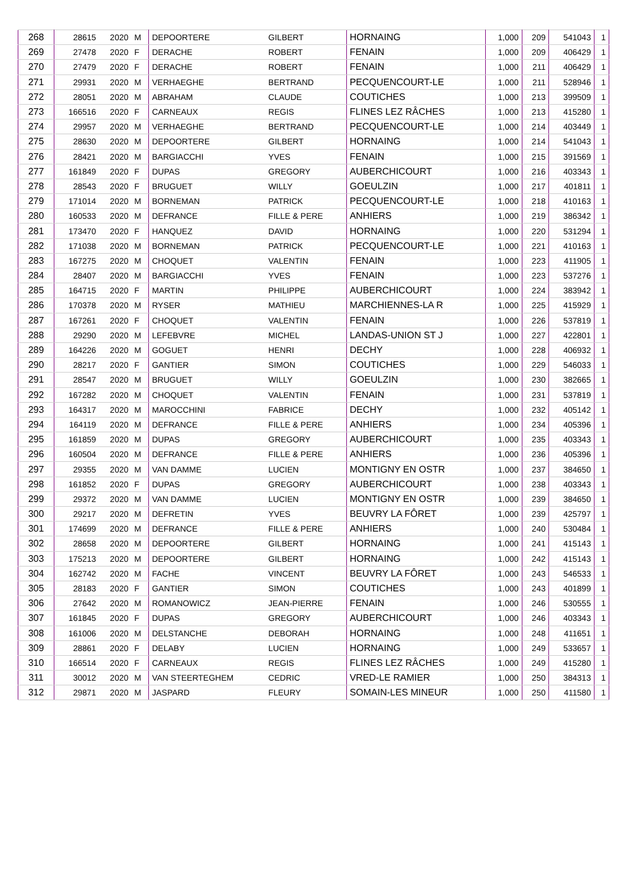| 268 | 28615 | 2020 | M | DEPOORTERE | GILBERT | HORNAING | 1,000 | 209 | 541043 | 1 |
| 269 | 27478 | 2020 | F | DERACHE | ROBERT | FENAIN | 1,000 | 209 | 406429 | 1 |
| 270 | 27479 | 2020 | F | DERACHE | ROBERT | FENAIN | 1,000 | 211 | 406429 | 1 |
| 271 | 29931 | 2020 | M | VERHAEGHE | BERTRAND | PECQUENCOURT-LE | 1,000 | 211 | 528946 | 1 |
| 272 | 28051 | 2020 | M | ABRAHAM | CLAUDE | COUTICHES | 1,000 | 213 | 399509 | 1 |
| 273 | 166516 | 2020 | F | CARNEAUX | REGIS | FLINES LEZ RÂCHES | 1,000 | 213 | 415280 | 1 |
| 274 | 29957 | 2020 | M | VERHAEGHE | BERTRAND | PECQUENCOURT-LE | 1,000 | 214 | 403449 | 1 |
| 275 | 28630 | 2020 | M | DEPOORTERE | GILBERT | HORNAING | 1,000 | 214 | 541043 | 1 |
| 276 | 28421 | 2020 | M | BARGIACCHI | YVES | FENAIN | 1,000 | 215 | 391569 | 1 |
| 277 | 161849 | 2020 | F | DUPAS | GREGORY | AUBERCHICOURT | 1,000 | 216 | 403343 | 1 |
| 278 | 28543 | 2020 | F | BRUGUET | WILLY | GOEULZIN | 1,000 | 217 | 401811 | 1 |
| 279 | 171014 | 2020 | M | BORNEMAN | PATRICK | PECQUENCOURT-LE | 1,000 | 218 | 410163 | 1 |
| 280 | 160533 | 2020 | M | DEFRANCE | FILLE & PERE | ANHIERS | 1,000 | 219 | 386342 | 1 |
| 281 | 173470 | 2020 | F | HANQUEZ | DAVID | HORNAING | 1,000 | 220 | 531294 | 1 |
| 282 | 171038 | 2020 | M | BORNEMAN | PATRICK | PECQUENCOURT-LE | 1,000 | 221 | 410163 | 1 |
| 283 | 167275 | 2020 | M | CHOQUET | VALENTIN | FENAIN | 1,000 | 223 | 411905 | 1 |
| 284 | 28407 | 2020 | M | BARGIACCHI | YVES | FENAIN | 1,000 | 223 | 537276 | 1 |
| 285 | 164715 | 2020 | F | MARTIN | PHILIPPE | AUBERCHICOURT | 1,000 | 224 | 383942 | 1 |
| 286 | 170378 | 2020 | M | RYSER | MATHIEU | MARCHIENNES-LA R | 1,000 | 225 | 415929 | 1 |
| 287 | 167261 | 2020 | F | CHOQUET | VALENTIN | FENAIN | 1,000 | 226 | 537819 | 1 |
| 288 | 29290 | 2020 | M | LEFEBVRE | MICHEL | LANDAS-UNION ST J | 1,000 | 227 | 422801 | 1 |
| 289 | 164226 | 2020 | M | GOGUET | HENRI | DECHY | 1,000 | 228 | 406932 | 1 |
| 290 | 28217 | 2020 | F | GANTIER | SIMON | COUTICHES | 1,000 | 229 | 546033 | 1 |
| 291 | 28547 | 2020 | M | BRUGUET | WILLY | GOEULZIN | 1,000 | 230 | 382665 | 1 |
| 292 | 167282 | 2020 | M | CHOQUET | VALENTIN | FENAIN | 1,000 | 231 | 537819 | 1 |
| 293 | 164317 | 2020 | M | MAROCCHINI | FABRICE | DECHY | 1,000 | 232 | 405142 | 1 |
| 294 | 164119 | 2020 | M | DEFRANCE | FILLE & PERE | ANHIERS | 1,000 | 234 | 405396 | 1 |
| 295 | 161859 | 2020 | M | DUPAS | GREGORY | AUBERCHICOURT | 1,000 | 235 | 403343 | 1 |
| 296 | 160504 | 2020 | M | DEFRANCE | FILLE & PERE | ANHIERS | 1,000 | 236 | 405396 | 1 |
| 297 | 29355 | 2020 | M | VAN DAMME | LUCIEN | MONTIGNY EN OSTR | 1,000 | 237 | 384650 | 1 |
| 298 | 161852 | 2020 | F | DUPAS | GREGORY | AUBERCHICOURT | 1,000 | 238 | 403343 | 1 |
| 299 | 29372 | 2020 | M | VAN DAMME | LUCIEN | MONTIGNY EN OSTR | 1,000 | 239 | 384650 | 1 |
| 300 | 29217 | 2020 | M | DEFRETIN | YVES | BEUVRY LA FÔRET | 1,000 | 239 | 425797 | 1 |
| 301 | 174699 | 2020 | M | DEFRANCE | FILLE & PERE | ANHIERS | 1,000 | 240 | 530484 | 1 |
| 302 | 28658 | 2020 | M | DEPOORTERE | GILBERT | HORNAING | 1,000 | 241 | 415143 | 1 |
| 303 | 175213 | 2020 | M | DEPOORTERE | GILBERT | HORNAING | 1,000 | 242 | 415143 | 1 |
| 304 | 162742 | 2020 | M | FACHE | VINCENT | BEUVRY LA FÔRET | 1,000 | 243 | 546533 | 1 |
| 305 | 28183 | 2020 | F | GANTIER | SIMON | COUTICHES | 1,000 | 243 | 401899 | 1 |
| 306 | 27642 | 2020 | M | ROMANOWICZ | JEAN-PIERRE | FENAIN | 1,000 | 246 | 530555 | 1 |
| 307 | 161845 | 2020 | F | DUPAS | GREGORY | AUBERCHICOURT | 1,000 | 246 | 403343 | 1 |
| 308 | 161006 | 2020 | M | DELSTANCHE | DEBORAH | HORNAING | 1,000 | 248 | 411651 | 1 |
| 309 | 28861 | 2020 | F | DELABY | LUCIEN | HORNAING | 1,000 | 249 | 533657 | 1 |
| 310 | 166514 | 2020 | F | CARNEAUX | REGIS | FLINES LEZ RÂCHES | 1,000 | 249 | 415280 | 1 |
| 311 | 30012 | 2020 | M | VAN STEERTEGHEM | CEDRIC | VRED-LE RAMIER | 1,000 | 250 | 384313 | 1 |
| 312 | 29871 | 2020 | M | JASPARD | FLEURY | SOMAIN-LES MINEUR | 1,000 | 250 | 411580 | 1 |